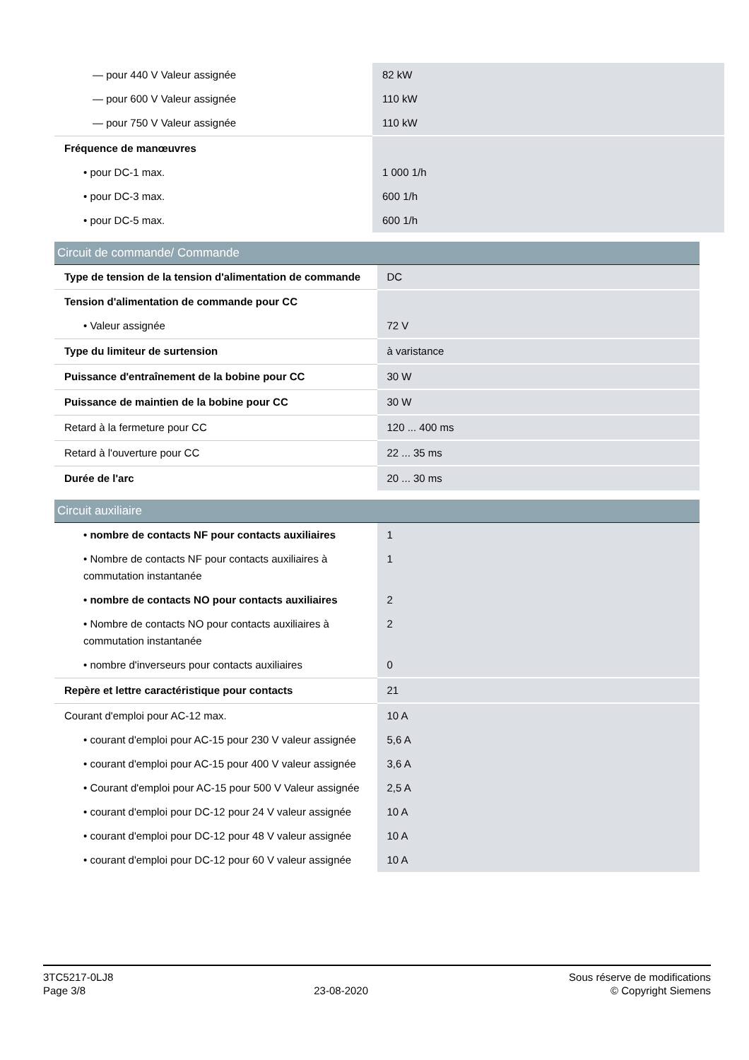| — pour 440 V Valeur assignée | 82 kW |
| — pour 600 V Valeur assignée | 110 kW |
| — pour 750 V Valeur assignée | 110 kW |
| Fréquence de manœuvres | |
| • pour DC-1 max. | 1 000 1/h |
| • pour DC-3 max. | 600 1/h |
| • pour DC-5 max. | 600 1/h |
| Circuit de commande/ Commande | |
| Type de tension de la tension d'alimentation de commande | DC |
| Tension d'alimentation de commande pour CC | |
| • Valeur assignée | 72 V |
| Type du limiteur de surtension | à varistance |
| Puissance d'entraînement de la bobine pour CC | 30 W |
| Puissance de maintien de la bobine pour CC | 30 W |
| Retard à la fermeture pour CC | 120 ... 400 ms |
| Retard à l'ouverture pour CC | 22 ... 35 ms |
| Durée de l'arc | 20 ... 30 ms |
| Circuit auxiliaire | |
| • nombre de contacts NF pour contacts auxiliaires | 1 |
| • Nombre de contacts NF pour contacts auxiliaires à commutation instantanée | 1 |
| • nombre de contacts NO pour contacts auxiliaires | 2 |
| • Nombre de contacts NO pour contacts auxiliaires à commutation instantanée | 2 |
| • nombre d'inverseurs pour contacts auxiliaires | 0 |
| Repère et lettre caractéristique pour contacts | 21 |
| Courant d'emploi pour AC-12 max. | 10 A |
| • courant d'emploi pour AC-15 pour 230 V valeur assignée | 5,6 A |
| • courant d'emploi pour AC-15 pour 400 V valeur assignée | 3,6 A |
| • Courant d'emploi pour AC-15 pour 500 V Valeur assignée | 2,5 A |
| • courant d'emploi pour DC-12 pour 24 V valeur assignée | 10 A |
| • courant d'emploi pour DC-12 pour 48 V valeur assignée | 10 A |
| • courant d'emploi pour DC-12 pour 60 V valeur assignée | 10 A |
3TC5217-0LJ8
Page 3/8
23-08-2020
Sous réserve de modifications
© Copyright Siemens